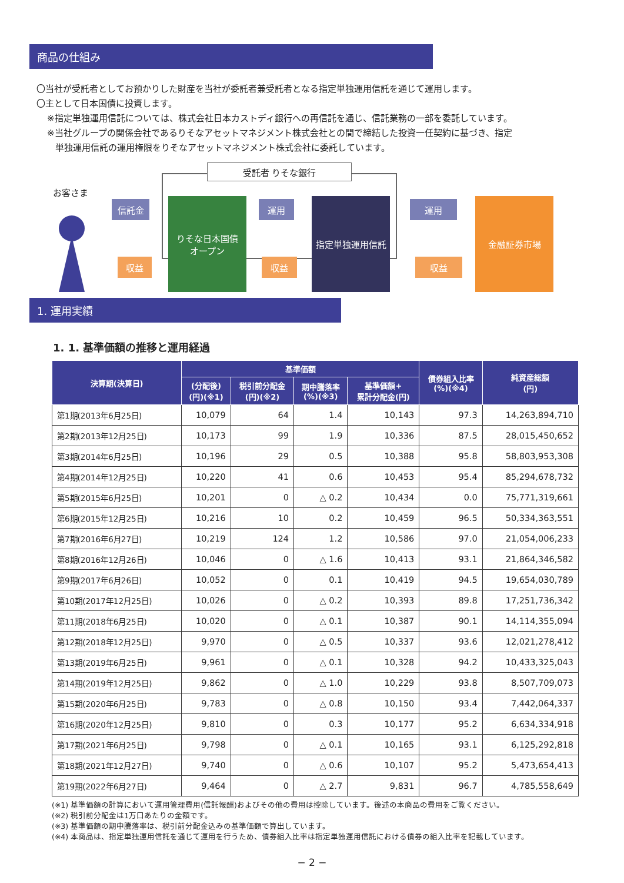商品の仕組み
〇当社が受託者としてお預かりした財産を当社が委託者兼受託者となる指定単独運用信託を通じて運用します。
〇主として日本国債に投資します。
※指定単独運用信託については、株式会社日本カストディ銀行への再信託を通じ、信託業務の一部を委託しています。
※当社グループの関係会社であるりそなアセットマネジメント株式会社との間で締結した投資一任契約に基づき、指定
単独運用信託の運用権限をりそなアセットマネジメント株式会社に委託しています。
受託者 りそな銀行
お客さま
信託金
収益
りそな日本国債
オープン
運用
収益
指定単独運用信託 運用
収益
金融証券市場
1. 運用実績
1. 1. 基準価額の推移と運用経過
| 決算期(決算日) | 基準価額 | | | | 債券組入比率 (%)(※4) | 純資産総額 (円) |
| --- | --- | --- | --- | --- | --- | --- |
| | (分配後) (円)(※1) | 税引前分配金 (円)(※2) | 期中騰落率 (%)(※3) | 基準価額+ 累計分配金(円) | | |
| 第1期(2013年6月25日) | 10,079 | 64 | 1.4 | 10,143 | 97.3 | 14,263,894,710 |
| 第2期(2013年12月25日) | 10,173 | 99 | 1.9 | 10,336 | 87.5 | 28,015,450,652 |
| 第3期(2014年6月25日) | 10,196 | 29 | 0.5 | 10,388 | 95.8 | 58,803,953,308 |
| 第4期(2014年12月25日) | 10,220 | 41 | 0.6 | 10,453 | 95.4 | 85,294,678,732 |
| 第5期(2015年6月25日) | 10,201 | 0 | △ 0.2 | 10,434 | 0.0 | 75,771,319,661 |
| 第6期(2015年12月25日) | 10,216 | 10 | 0.2 | 10,459 | 96.5 | 50,334,363,551 |
| 第7期(2016年6月27日) | 10,219 | 124 | 1.2 | 10,586 | 97.0 | 21,054,006,233 |
| 第8期(2016年12月26日) | 10,046 | 0 | △ 1.6 | 10,413 | 93.1 | 21,864,346,582 |
| 第9期(2017年6月26日) | 10,052 | 0 | 0.1 | 10,419 | 94.5 | 19,654,030,789 |
| 第10期(2017年12月25日) | 10,026 | 0 | △ 0.2 | 10,393 | 89.8 | 17,251,736,342 |
| 第11期(2018年6月25日) | 10,020 | 0 | △ 0.1 | 10,387 | 90.1 | 14,114,355,094 |
| 第12期(2018年12月25日) | 9,970 | 0 | △ 0.5 | 10,337 | 93.6 | 12,021,278,412 |
| 第13期(2019年6月25日) | 9,961 | 0 | △ 0.1 | 10,328 | 94.2 | 10,433,325,043 |
| 第14期(2019年12月25日) | 9,862 | 0 | △ 1.0 | 10,229 | 93.8 | 8,507,709,073 |
| 第15期(2020年6月25日) | 9,783 | 0 | △ 0.8 | 10,150 | 93.4 | 7,442,064,337 |
| 第16期(2020年12月25日) | 9,810 | 0 | 0.3 | 10,177 | 95.2 | 6,634,334,918 |
| 第17期(2021年6月25日) | 9,798 | 0 | △ 0.1 | 10,165 | 93.1 | 6,125,292,818 |
| 第18期(2021年12月27日) | 9,740 | 0 | △ 0.6 | 10,107 | 95.2 | 5,473,654,413 |
| 第19期(2022年6月27日) | 9,464 | 0 | △ 2.7 | 9,831 | 96.7 | 4,785,558,649 |
(※1) 基準価額の計算において運用管理費用(信託報酬)およびその他の費用は控除しています。後述の本商品の費用をご覧ください。
(※2) 税引前分配金は1万口あたりの金額です。
(※3) 基準価額の期中騰落率は、税引前分配金込みの基準価額で算出しています。
(※4) 本商品は、指定単独運用信託を通じて運用を行うため、債券組入比率は指定単独運用信託における債券の組入比率を記載しています。
− 2 −